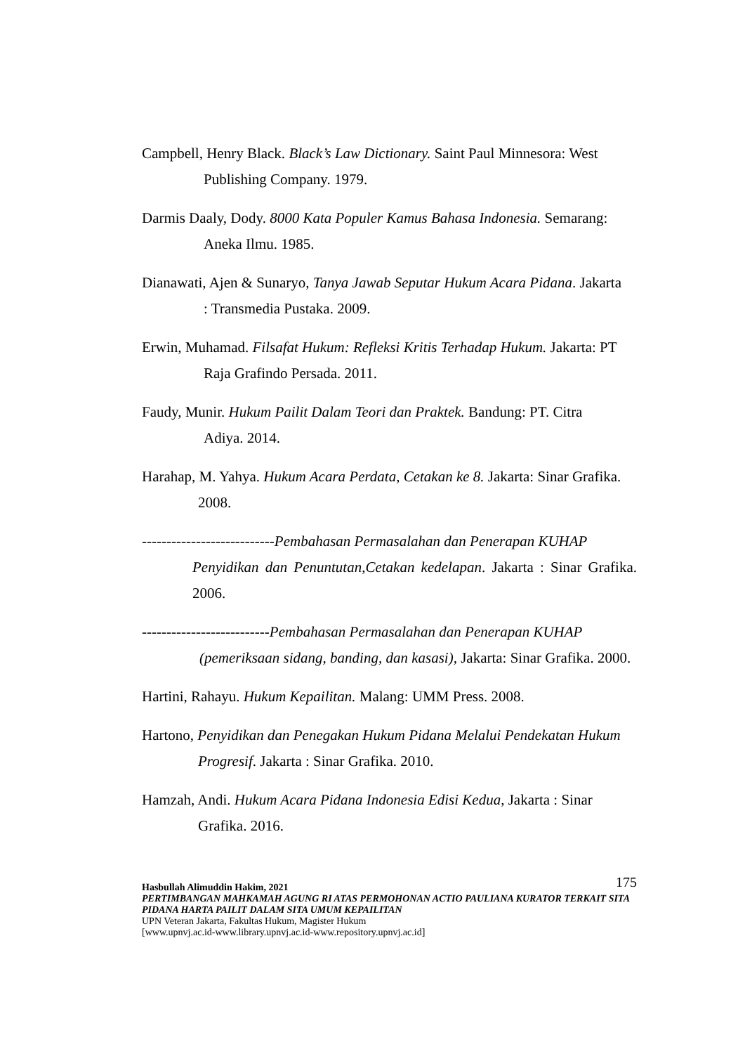Campbell, Henry Black. Black’s Law Dictionary. Saint Paul Minnesora: West
Publishing Company. 1979.
Darmis Daaly, Dody. 8000 Kata Populer Kamus Bahasa Indonesia. Semarang:
Aneka Ilmu. 1985.
Dianawati, Ajen & Sunaryo, Tanya Jawab Seputar Hukum Acara Pidana. Jakarta
: Transmedia Pustaka. 2009.
Erwin, Muhamad. Filsafat Hukum: Refleksi Kritis Terhadap Hukum. Jakarta: PT
Raja Grafindo Persada. 2011.
Faudy, Munir. Hukum Pailit Dalam Teori dan Praktek. Bandung: PT. Citra
Adiya. 2014.
Harahap, M. Yahya. Hukum Acara Perdata, Cetakan ke 8. Jakarta: Sinar Grafika.
2008.
---------------------------Pembahasan Permasalahan dan Penerapan KUHAP
Penyidikan dan Penuntutan,Cetakan kedelapan. Jakarta : Sinar Grafika. 2006.
--------------------------Pembahasan Permasalahan dan Penerapan KUHAP
(pemeriksaan sidang, banding, dan kasasi), Jakarta: Sinar Grafika. 2000.
Hartini, Rahayu. Hukum Kepailitan. Malang: UMM Press. 2008.
Hartono, Penyidikan dan Penegakan Hukum Pidana Melalui Pendekatan Hukum
Progresif. Jakarta : Sinar Grafika. 2010.
Hamzah, Andi. Hukum Acara Pidana Indonesia Edisi Kedua, Jakarta : Sinar
Grafika. 2016.
175 Hasbullah Alimuddin Hakim, 2021
PERTIMBANGAN MAHKAMAH AGUNG RI ATAS PERMOHONAN ACTIO PAULIANA KURATOR TERKAIT SITA PIDANA HARTA PAILIT DALAM SITA UMUM KEPAILITAN
UPN Veteran Jakarta, Fakultas Hukum, Magister Hukum
[www.upnvj.ac.id-www.library.upnvj.ac.id-www.repository.upnvj.ac.id]